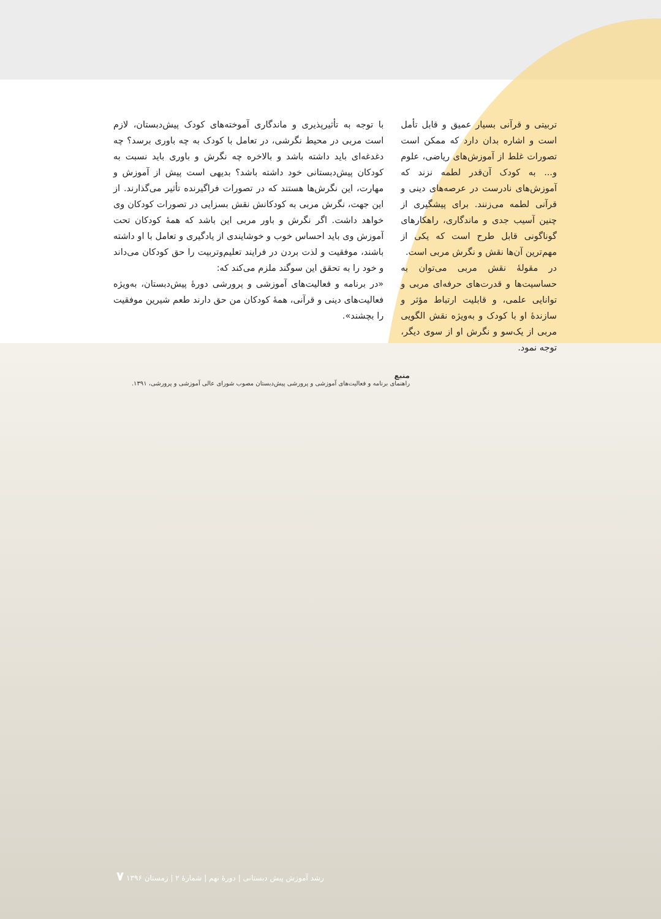تربیتی و قرآنی بسیار عمیق و قابل تأمل است و اشاره بدان دارد که ممکن است تصورات غلط از آموزش‌های ریاضی، علوم و... به کودک آن‌قدر لطمه نزند که آموزش‌های نادرست در عرصه‌های دینی و قرآنی لطمه می‌زنند. برای پیشگیری از چنین آسیب جدی و ماندگاری، راهکارهای گوناگونی قابل طرح است که یکی از مهم‌ترین آن‌ها نقش و نگرش مربی است.
در مقولهٔ نقش مربی می‌توان به حساسیت‌ها و قدرت‌های حرفه‌ای مربی و توانایی علمی، و قابلیت ارتباط مؤثر و سازندهٔ او با کودک و به‌ویژه نقش الگویی مربی از یک‌سو و نگرش او از سوی دیگر، توجه نمود.
با توجه به تأثیرپذیری و ماندگاری آموخته‌های کودک پیش‌دبستان، لازم است مربی در محیط نگرشی، در تعامل با کودک به چه باوری برسد؟ چه دغدغه‌ای باید داشته باشد و بالاخره چه نگرش و باوری باید نسبت به کودکان پیش‌دبستانی خود داشته باشد؟ بدیهی است پیش از آموزش و مهارت، این نگرش‌ها هستند که در تصورات فراگیرنده تأثیر می‌گذارند. از این جهت، نگرش مربی به کودکانش نقش بسزایی در تصورات کودکان وی خواهد داشت. اگر نگرش و باور مربی این باشد که همهٔ کودکان تحت آموزش وی باید احساس خوب و خوشایندی از یادگیری و تعامل با او داشته باشند، موفقیت و لذت بردن در فرایند تعلیم‌وتربیت را حق کودکان می‌داند و خود را به تحقق این سوگند ملزم می‌کند که:
«در برنامه و فعالیت‌های آموزشی و پرورشی دورهٔ پیش‌دبستان، به‌ویژه فعالیت‌های دینی و قرآنی، همهٔ کودکان من حق دارند طعم شیرین موفقیت را بچشند».
منبع
راهنمای برنامه و فعالیت‌های آموزشی و پرورشی پیش‌دبستان مصوب شورای عالی آموزشی و پرورشی، ۱۳۹۱.
رشد آموزش پیش دبستانی | دورهٔ نهم | شمارهٔ ۲ | زمستان ۱۳۹۶ ۷